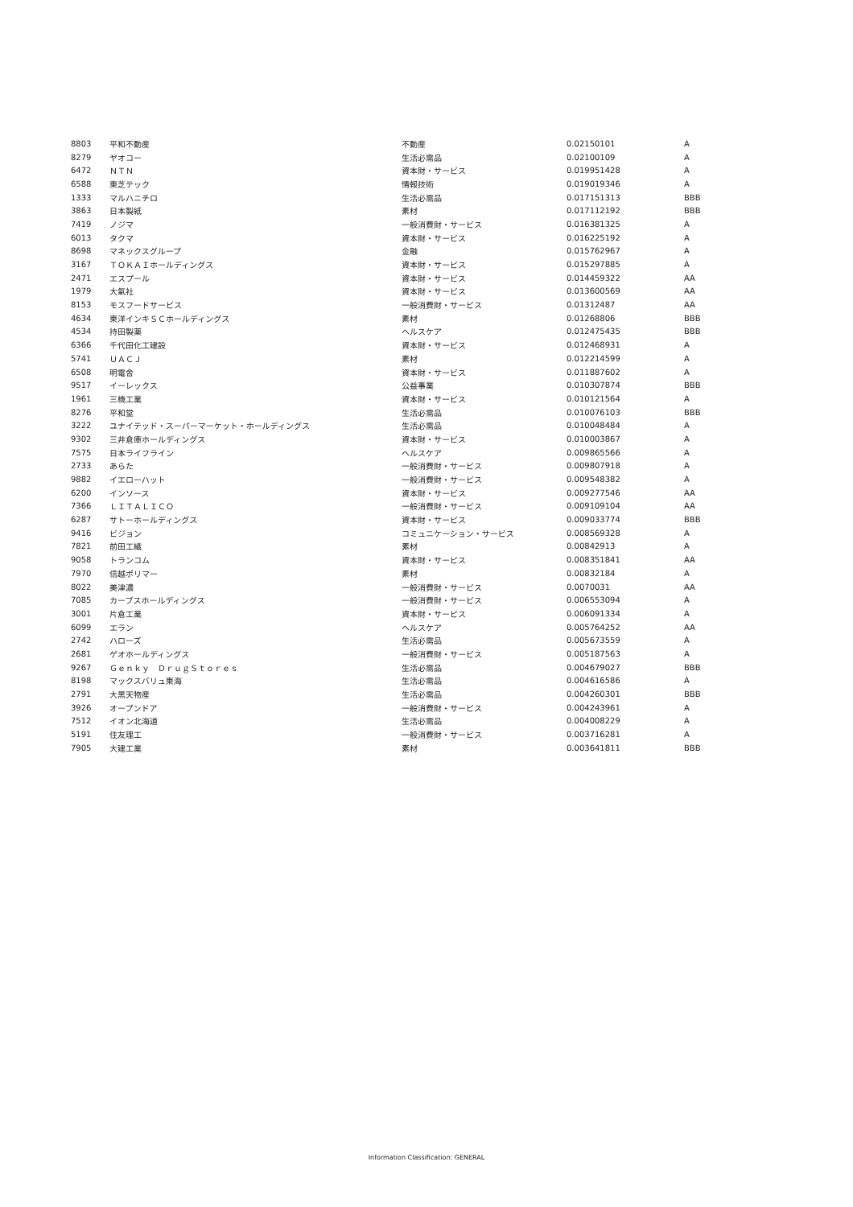| 8803 | 平和不動産 | 不動産 | 0.02150101 | A |
| 8279 | ヤオコー | 生活必需品 | 0.02100109 | A |
| 6472 | ＮＴＮ | 資本財・サービス | 0.019951428 | A |
| 6588 | 東芝テック | 情報技術 | 0.019019346 | A |
| 1333 | マルハニチロ | 生活必需品 | 0.017151313 | BBB |
| 3863 | 日本製紙 | 素材 | 0.017112192 | BBB |
| 7419 | ノジマ | 一般消費財・サービス | 0.016381325 | A |
| 6013 | タクマ | 資本財・サービス | 0.016225192 | A |
| 8698 | マネックスグループ | 金融 | 0.015762967 | A |
| 3167 | ＴＯＫＡＩホールディングス | 資本財・サービス | 0.015297885 | A |
| 2471 | エスプール | 資本財・サービス | 0.014459322 | AA |
| 1979 | 大氣社 | 資本財・サービス | 0.013600569 | AA |
| 8153 | モスフードサービス | 一般消費財・サービス | 0.01312487 | AA |
| 4634 | 東洋インキＳＣホールディングス | 素材 | 0.01268806 | BBB |
| 4534 | 持田製薬 | ヘルスケア | 0.012475435 | BBB |
| 6366 | 千代田化工建設 | 資本財・サービス | 0.012468931 | A |
| 5741 | ＵＡＣＪ | 素材 | 0.012214599 | A |
| 6508 | 明電舎 | 資本財・サービス | 0.011887602 | A |
| 9517 | イーレックス | 公益事業 | 0.010307874 | BBB |
| 1961 | 三機工業 | 資本財・サービス | 0.010121564 | A |
| 8276 | 平和堂 | 生活必需品 | 0.010076103 | BBB |
| 3222 | ユナイテッド・スーパーマーケット・ホールディングス | 生活必需品 | 0.010048484 | A |
| 9302 | 三井倉庫ホールディングス | 資本財・サービス | 0.010003867 | A |
| 7575 | 日本ライフライン | ヘルスケア | 0.009865566 | A |
| 2733 | あらた | 一般消費財・サービス | 0.009807918 | A |
| 9882 | イエローハット | 一般消費財・サービス | 0.009548382 | A |
| 6200 | インソース | 資本財・サービス | 0.009277546 | AA |
| 7366 | ＬＩＴＡＬＩＣＯ | 一般消費財・サービス | 0.009109104 | AA |
| 6287 | サトーホールディングス | 資本財・サービス | 0.009033774 | BBB |
| 9416 | ビジョン | コミュニケーション・サービス | 0.008569328 | A |
| 7821 | 前田工繊 | 素材 | 0.00842913 | A |
| 9058 | トランコム | 資本財・サービス | 0.008351841 | AA |
| 7970 | 信越ポリマー | 素材 | 0.00832184 | A |
| 8022 | 美津濃 | 一般消費財・サービス | 0.0070031 | AA |
| 7085 | カーブスホールディングス | 一般消費財・サービス | 0.006553094 | A |
| 3001 | 片倉工業 | 資本財・サービス | 0.006091334 | A |
| 6099 | エラン | ヘルスケア | 0.005764252 | AA |
| 2742 | ハローズ | 生活必需品 | 0.005673559 | A |
| 2681 | ゲオホールディングス | 一般消費財・サービス | 0.005187563 | A |
| 9267 | Ｇｅｎｋｙ ＤｒｕｇＳｔｏｒｅｓ | 生活必需品 | 0.004679027 | BBB |
| 8198 | マックスバリュ東海 | 生活必需品 | 0.004616586 | A |
| 2791 | 大黒天物産 | 生活必需品 | 0.004260301 | BBB |
| 3926 | オープンドア | 一般消費財・サービス | 0.004243961 | A |
| 7512 | イオン北海道 | 生活必需品 | 0.004008229 | A |
| 5191 | 住友理工 | 一般消費財・サービス | 0.003716281 | A |
| 7905 | 大建工業 | 素材 | 0.003641811 | BBB |
Information Classification: GENERAL